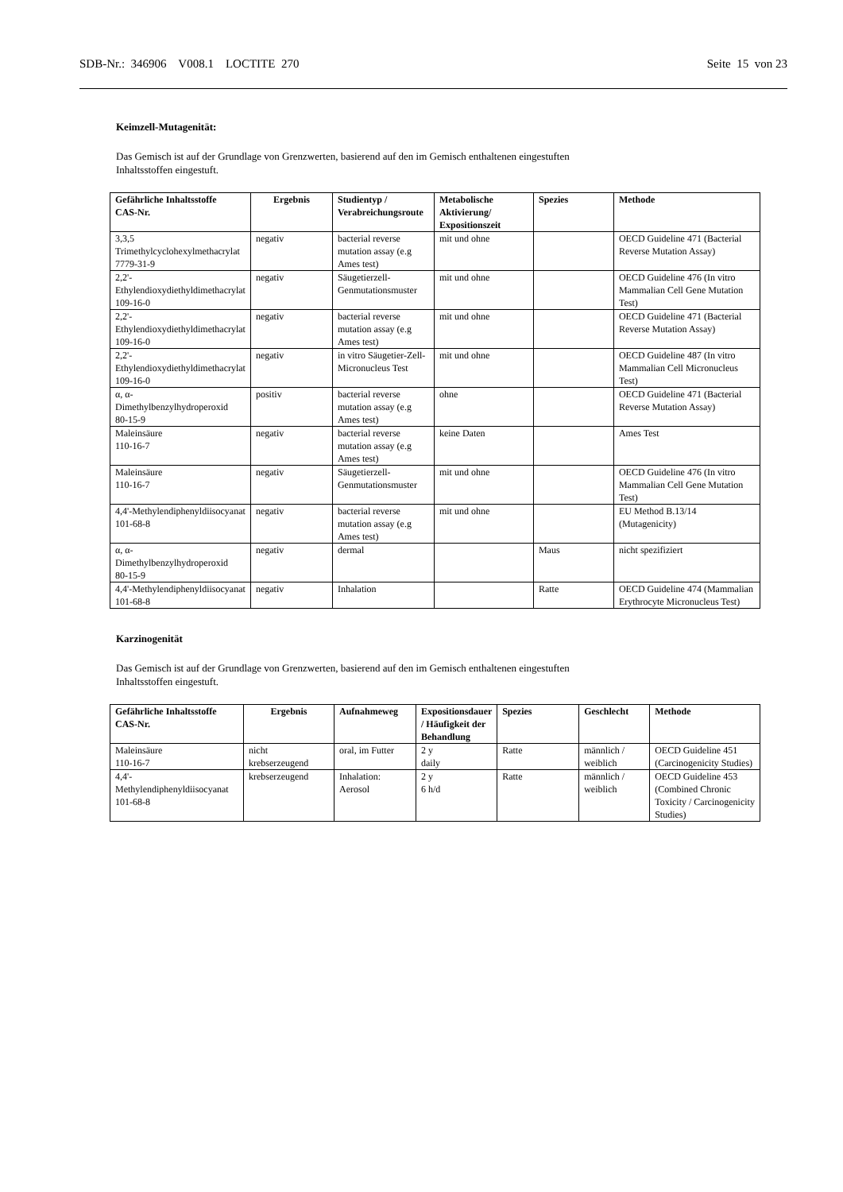SDB-Nr.: 346906 V008.1 LOCTITE 270 Seite 15 von 23
Keimzell-Mutagenität:
Das Gemisch ist auf der Grundlage von Grenzwerten, basierend auf den im Gemisch enthaltenen eingestuften
Inhaltsstoffen eingestuft.
| Gefährliche Inhaltsstoffe CAS-Nr. | Ergebnis | Studientyp / Verabreichungsroute | Metabolische Aktivierung/ Expositionszeit | Spezies | Methode |
| --- | --- | --- | --- | --- | --- |
| 3,3,5 Trimethylcyclohexylmethacrylat 7779-31-9 | negativ | bacterial reverse mutation assay (e.g Ames test) | mit und ohne | | OECD Guideline 471 (Bacterial Reverse Mutation Assay) |
| 2,2'-Ethylendioxydiethyldimethacrylat 109-16-0 | negativ | Säugetierzell-Genmutationsmuster | mit und ohne | | OECD Guideline 476 (In vitro Mammalian Cell Gene Mutation Test) |
| 2,2'-Ethylendioxydiethyldimethacrylat 109-16-0 | negativ | bacterial reverse mutation assay (e.g Ames test) | mit und ohne | | OECD Guideline 471 (Bacterial Reverse Mutation Assay) |
| 2,2'-Ethylendioxydiethyldimethacrylat 109-16-0 | negativ | in vitro Säugetier-Zell-Micronucleus Test | mit und ohne | | OECD Guideline 487 (In vitro Mammalian Cell Micronucleus Test) |
| α, α-Dimethylbenzylhydroperoxid 80-15-9 | positiv | bacterial reverse mutation assay (e.g Ames test) | ohne | | OECD Guideline 471 (Bacterial Reverse Mutation Assay) |
| Maleinsäure 110-16-7 | negativ | bacterial reverse mutation assay (e.g Ames test) | keine Daten | | Ames Test |
| Maleinsäure 110-16-7 | negativ | Säugetierzell-Genmutationsmuster | mit und ohne | | OECD Guideline 476 (In vitro Mammalian Cell Gene Mutation Test) |
| 4,4'-Methylendiphenyldiisocyanat 101-68-8 | negativ | bacterial reverse mutation assay (e.g Ames test) | mit und ohne | | EU Method B.13/14 (Mutagenicity) |
| α, α-Dimethylbenzylhydroperoxid 80-15-9 | negativ | dermal | | Maus | nicht spezifiziert |
| 4,4'-Methylendiphenyldiisocyanat 101-68-8 | negativ | Inhalation | | Ratte | OECD Guideline 474 (Mammalian Erythrocyte Micronucleus Test) |
Karzinogenität
Das Gemisch ist auf der Grundlage von Grenzwerten, basierend auf den im Gemisch enthaltenen eingestuften
Inhaltsstoffen eingestuft.
| Gefährliche Inhaltsstoffe CAS-Nr. | Ergebnis | Aufnahmeweg | Expositionsdauer / Häufigkeit der Behandlung | Spezies | Geschlecht | Methode |
| --- | --- | --- | --- | --- | --- | --- |
| Maleinsäure 110-16-7 | nicht krebserzeugend | oral, im Futter | 2 y daily | Ratte | männlich / weiblich | OECD Guideline 451 (Carcinogenicity Studies) |
| 4,4'-Methylendiphenyldiisocyanat 101-68-8 | krebserzeugend | Inhalation: Aerosol | 2 y 6 h/d | Ratte | männlich / weiblich | OECD Guideline 453 (Combined Chronic Toxicity / Carcinogenicity Studies) |